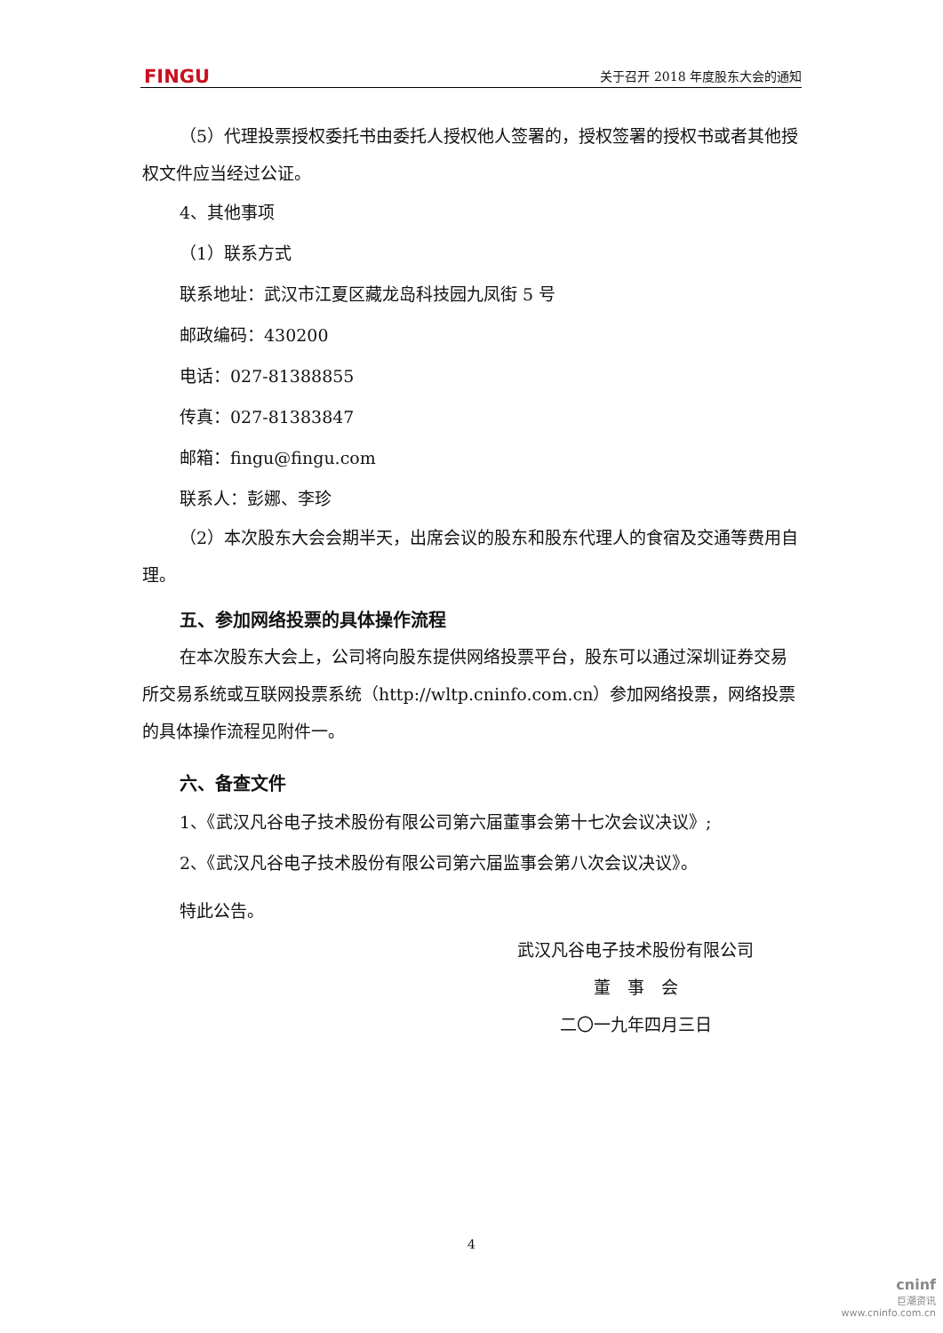FINGU 关于召开 2018 年度股东大会的通知
（5）代理投票授权委托书由委托人授权他人签署的，授权签署的授权书或者其他授权文件应当经过公证。
4、其他事项
（1）联系方式
联系地址：武汉市江夏区藏龙岛科技园九凤街 5 号
邮政编码：430200
电话：027-81388855
传真：027-81383847
邮箱：fingu@fingu.com
联系人：彭娜、李珍
（2）本次股东大会会期半天，出席会议的股东和股东代理人的食宿及交通等费用自理。
五、参加网络投票的具体操作流程
在本次股东大会上，公司将向股东提供网络投票平台，股东可以通过深圳证券交易所交易系统或互联网投票系统（http://wltp.cninfo.com.cn）参加网络投票，网络投票的具体操作流程见附件一。
六、备查文件
1、《武汉凡谷电子技术股份有限公司第六届董事会第十七次会议决议》;
2、《武汉凡谷电子技术股份有限公司第六届监事会第八次会议决议》。
特此公告。
武汉凡谷电子技术股份有限公司
董　事　会
二〇一九年四月三日
4
cninf
巨潮资讯
www.cninfo.com.cn